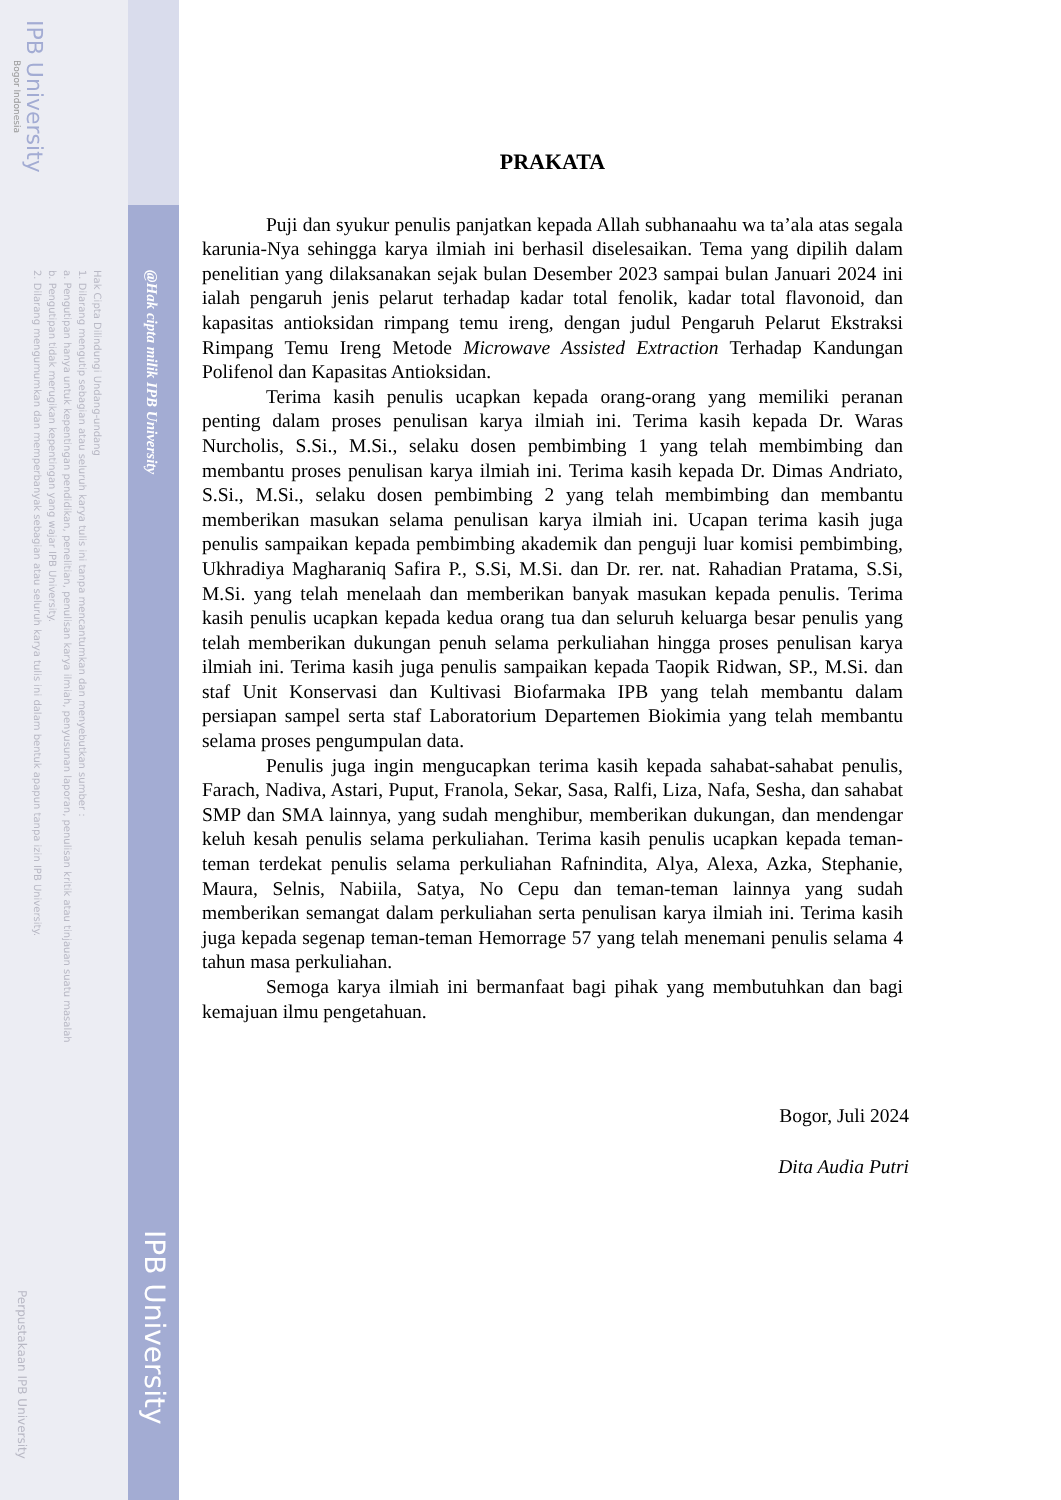IPB University
Bogor Indonesia
Hak Cipta Dilindungi Undang-undang
1. Dilarang mengutip sebagian atau seluruh karya tulis ini tanpa mencantumkan dan menyebutkan sumber :
a. Pengutipan hanya untuk kepentingan pendidikan, penelitian, penulisan karya ilmiah, penyusunan laporan, penulisan kritik atau tinjauan suatu masalah
b. Pengutipan tidak merugikan kepentingan yang wajar IPB University.
2. Dilarang mengumumkan dan memperbanyak sebagian atau seluruh karya tulis ini dalam bentuk apapun tanpa izin IPB University.
@Hak cipta milik IPB University
IPB University
Perpustakaan IPB University
PRAKATA
Puji dan syukur penulis panjatkan kepada Allah subhanaahu wa ta’ala atas segala karunia-Nya sehingga karya ilmiah ini berhasil diselesaikan. Tema yang dipilih dalam penelitian yang dilaksanakan sejak bulan Desember 2023 sampai bulan Januari 2024 ini ialah pengaruh jenis pelarut terhadap kadar total fenolik, kadar total flavonoid, dan kapasitas antioksidan rimpang temu ireng, dengan judul Pengaruh Pelarut Ekstraksi Rimpang Temu Ireng Metode Microwave Assisted Extraction Terhadap Kandungan Polifenol dan Kapasitas Antioksidan.
Terima kasih penulis ucapkan kepada orang-orang yang memiliki peranan penting dalam proses penulisan karya ilmiah ini. Terima kasih kepada Dr. Waras Nurcholis, S.Si., M.Si., selaku dosen pembimbing 1 yang telah membimbing dan membantu proses penulisan karya ilmiah ini. Terima kasih kepada Dr. Dimas Andriato, S.Si., M.Si., selaku dosen pembimbing 2 yang telah membimbing dan membantu memberikan masukan selama penulisan karya ilmiah ini. Ucapan terima kasih juga penulis sampaikan kepada pembimbing akademik dan penguji luar komisi pembimbing, Ukhradiya Magharaniq Safira P., S.Si, M.Si. dan Dr. rer. nat. Rahadian Pratama, S.Si, M.Si. yang telah menelaah dan memberikan banyak masukan kepada penulis. Terima kasih penulis ucapkan kepada kedua orang tua dan seluruh keluarga besar penulis yang telah memberikan dukungan penuh selama perkuliahan hingga proses penulisan karya ilmiah ini. Terima kasih juga penulis sampaikan kepada Taopik Ridwan, SP., M.Si. dan staf Unit Konservasi dan Kultivasi Biofarmaka IPB yang telah membantu dalam persiapan sampel serta staf Laboratorium Departemen Biokimia yang telah membantu selama proses pengumpulan data.
Penulis juga ingin mengucapkan terima kasih kepada sahabat-sahabat penulis, Farach, Nadiva, Astari, Puput, Franola, Sekar, Sasa, Ralfi, Liza, Nafa, Sesha, dan sahabat SMP dan SMA lainnya, yang sudah menghibur, memberikan dukungan, dan mendengar keluh kesah penulis selama perkuliahan. Terima kasih penulis ucapkan kepada teman-teman terdekat penulis selama perkuliahan Rafnindita, Alya, Alexa, Azka, Stephanie, Maura, Selnis, Nabiila, Satya, No Cepu dan teman-teman lainnya yang sudah memberikan semangat dalam perkuliahan serta penulisan karya ilmiah ini. Terima kasih juga kepada segenap teman-teman Hemorrage 57 yang telah menemani penulis selama 4 tahun masa perkuliahan.
Semoga karya ilmiah ini bermanfaat bagi pihak yang membutuhkan dan bagi kemajuan ilmu pengetahuan.
Bogor, Juli 2024
Dita Audia Putri